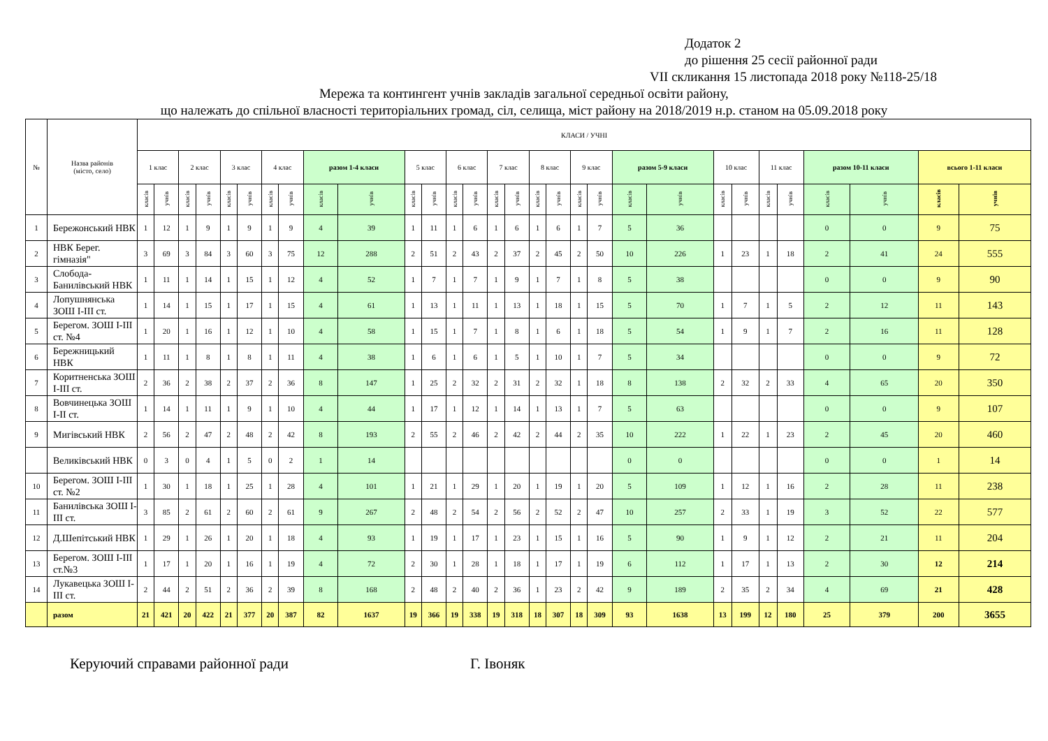Додаток 2
до рішення 25 сесії районної ради
VII скликання 15 листопада 2018 року №118-25/18
Мережа та контингент учнів закладів загальної середньої освіти району,
що належать до спільної власності територіальних громад, сіл, селища, міст району на 2018/2019 н.р. станом на 05.09.2018 року
| № | Назва районів (місто, село) | КЛАСИ / УЧНІ | | | | | | | | | | | | | | | | | | | | | | | | | | | | | |
| --- | --- | --- | --- | --- | --- | --- | --- | --- | --- | --- | --- | --- | --- | --- | --- | --- | --- | --- | --- | --- | --- | --- | --- | --- | --- | --- | --- | --- | --- | --- | --- |
| | | 1 клас | | 2 клас | | 3 клас | | 4 клас | | разом 1-4 класи | | 5 клас | | 6 клас | | 7 клас | | 8 клас | | 9 клас | | разом 5-9 класи | | 10 клас | | 11 клас | | разом 10-11 класи | | всього 1-11 класи | |
| | | класів | учнів | класів | учнів | класів | учнів | класів | учнів | класів | учнів | класів | учнів | класів | учнів | класів | учнів | класів | учнів | класів | учнів | класів | учнів | класів | учнів | класів | учнів | класів | учнів | класів | учнів |
| 1 | Бережонський НВК | 1 | 12 | 1 | 9 | 1 | 9 | 1 | 9 | 4 | 39 | 1 | 11 | 1 | 6 | 1 | 6 | 1 | 6 | 1 | 7 | 5 | 36 | | | | | 0 | 0 | 9 | 75 |
| 2 | НВК Берег. гімназія" | 3 | 69 | 3 | 84 | 3 | 60 | 3 | 75 | 12 | 288 | 2 | 51 | 2 | 43 | 2 | 37 | 2 | 45 | 2 | 50 | 10 | 226 | 1 | 23 | 1 | 18 | 2 | 41 | 24 | 555 |
| 3 | Слобода-Банилівський НВК | 1 | 11 | 1 | 14 | 1 | 15 | 1 | 12 | 4 | 52 | 1 | 7 | 1 | 7 | 1 | 9 | 1 | 7 | 1 | 8 | 5 | 38 | | | | | 0 | 0 | 9 | 90 |
| 4 | Лопушнянська ЗОШ І-ІІІ ст. | 1 | 14 | 1 | 15 | 1 | 17 | 1 | 15 | 4 | 61 | 1 | 13 | 1 | 11 | 1 | 13 | 1 | 18 | 1 | 15 | 5 | 70 | 1 | 7 | 1 | 5 | 2 | 12 | 11 | 143 |
| 5 | Берегом. ЗОШ І-ІІІ ст. №4 | 1 | 20 | 1 | 16 | 1 | 12 | 1 | 10 | 4 | 58 | 1 | 15 | 1 | 7 | 1 | 8 | 1 | 6 | 1 | 18 | 5 | 54 | 1 | 9 | 1 | 7 | 2 | 16 | 11 | 128 |
| 6 | Бережницький НВК | 1 | 11 | 1 | 8 | 1 | 8 | 1 | 11 | 4 | 38 | 1 | 6 | 1 | 6 | 1 | 5 | 1 | 10 | 1 | 7 | 5 | 34 | | | | | 0 | 0 | 9 | 72 |
| 7 | Коритненська ЗОШ І-ІІІ ст. | 2 | 36 | 2 | 38 | 2 | 37 | 2 | 36 | 8 | 147 | 1 | 25 | 2 | 32 | 2 | 31 | 2 | 32 | 1 | 18 | 8 | 138 | 2 | 32 | 2 | 33 | 4 | 65 | 20 | 350 |
| 8 | Вовчинецька ЗОШ І-ІІ ст. | 1 | 14 | 1 | 11 | 1 | 9 | 1 | 10 | 4 | 44 | 1 | 17 | 1 | 12 | 1 | 14 | 1 | 13 | 1 | 7 | 5 | 63 | | | | | 0 | 0 | 9 | 107 |
| 9 | Мигівський НВК | 2 | 56 | 2 | 47 | 2 | 48 | 2 | 42 | 8 | 193 | 2 | 55 | 2 | 46 | 2 | 42 | 2 | 44 | 2 | 35 | 10 | 222 | 1 | 22 | 1 | 23 | 2 | 45 | 20 | 460 |
| | Великівський НВК | 0 | 3 | 0 | 4 | 1 | 5 | 0 | 2 | 1 | 14 | | | | | | | | | | | 0 | 0 | | | | | 0 | 0 | 1 | 14 |
| 10 | Берегом. ЗОШ І-ІІІ ст. №2 | 1 | 30 | 1 | 18 | 1 | 25 | 1 | 28 | 4 | 101 | 1 | 21 | 1 | 29 | 1 | 20 | 1 | 19 | 1 | 20 | 5 | 109 | 1 | 12 | 1 | 16 | 2 | 28 | 11 | 238 |
| 11 | Банилівська ЗОШ І-ІІІ ст. | 3 | 85 | 2 | 61 | 2 | 60 | 2 | 61 | 9 | 267 | 2 | 48 | 2 | 54 | 2 | 56 | 2 | 52 | 2 | 47 | 10 | 257 | 2 | 33 | 1 | 19 | 3 | 52 | 22 | 577 |
| 12 | Д.Шепітський НВК | 1 | 29 | 1 | 26 | 1 | 20 | 1 | 18 | 4 | 93 | 1 | 19 | 1 | 17 | 1 | 23 | 1 | 15 | 1 | 16 | 5 | 90 | 1 | 9 | 1 | 12 | 2 | 21 | 11 | 204 |
| 13 | Берегом. ЗОШ І-ІІІ ст.№3 | 1 | 17 | 1 | 20 | 1 | 16 | 1 | 19 | 4 | 72 | 2 | 30 | 1 | 28 | 1 | 18 | 1 | 17 | 1 | 19 | 6 | 112 | 1 | 17 | 1 | 13 | 2 | 30 | 12 | 214 |
| 14 | Лукавецька ЗОШ І-ІІІ ст. | 2 | 44 | 2 | 51 | 2 | 36 | 2 | 39 | 8 | 168 | 2 | 48 | 2 | 40 | 2 | 36 | 1 | 23 | 2 | 42 | 9 | 189 | 2 | 35 | 2 | 34 | 4 | 69 | 21 | 428 |
| | разом | 21 | 421 | 20 | 422 | 21 | 377 | 20 | 387 | 82 | 1637 | 19 | 366 | 19 | 338 | 19 | 318 | 18 | 307 | 18 | 309 | 93 | 1638 | 13 | 199 | 12 | 180 | 25 | 379 | 200 | 3655 |
Керуючий справами районної ради Г. Івоняк